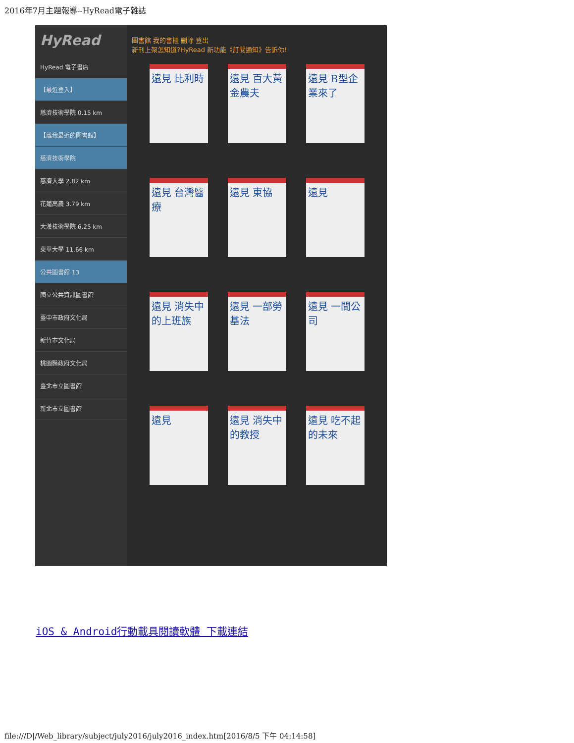2016年7月主題報導--HyRead電子雜誌
HyRead
HyRead 電子書店
【最近登入】
慈濟技術學院 0.15 km
【離我最近的圖書館】
慈濟技術學院
慈濟大學 2.82 km
花蓮高農 3.79 km
大漢技術學院 6.25 km
東華大學 11.66 km
公共圖書館 13
國立公共資訊圖書館
臺中市政府文化局
新竹市文化局
桃園縣政府文化局
臺北市立圖書館
新北市立圖書館
圖書館 我的書櫃 刪除 登出
新刊上架怎知道?HyRead 新功能《訂閱通知》告訴你!
遠見 比利時 遠見 百大黃金農夫
遠見 B型企業來了
遠見 台灣醫療
遠見 東協 遠見
遠見 消失中的上班族
遠見 一部勞基法
遠見 一間公司
遠見 遠見 消失中的教授
遠見 吃不起的未來
iOS & Android行動載具閱讀軟體 下載連結
file:///D|/Web_library/subject/july2016/july2016_index.htm[2016/8/5 下午 04:14:58]